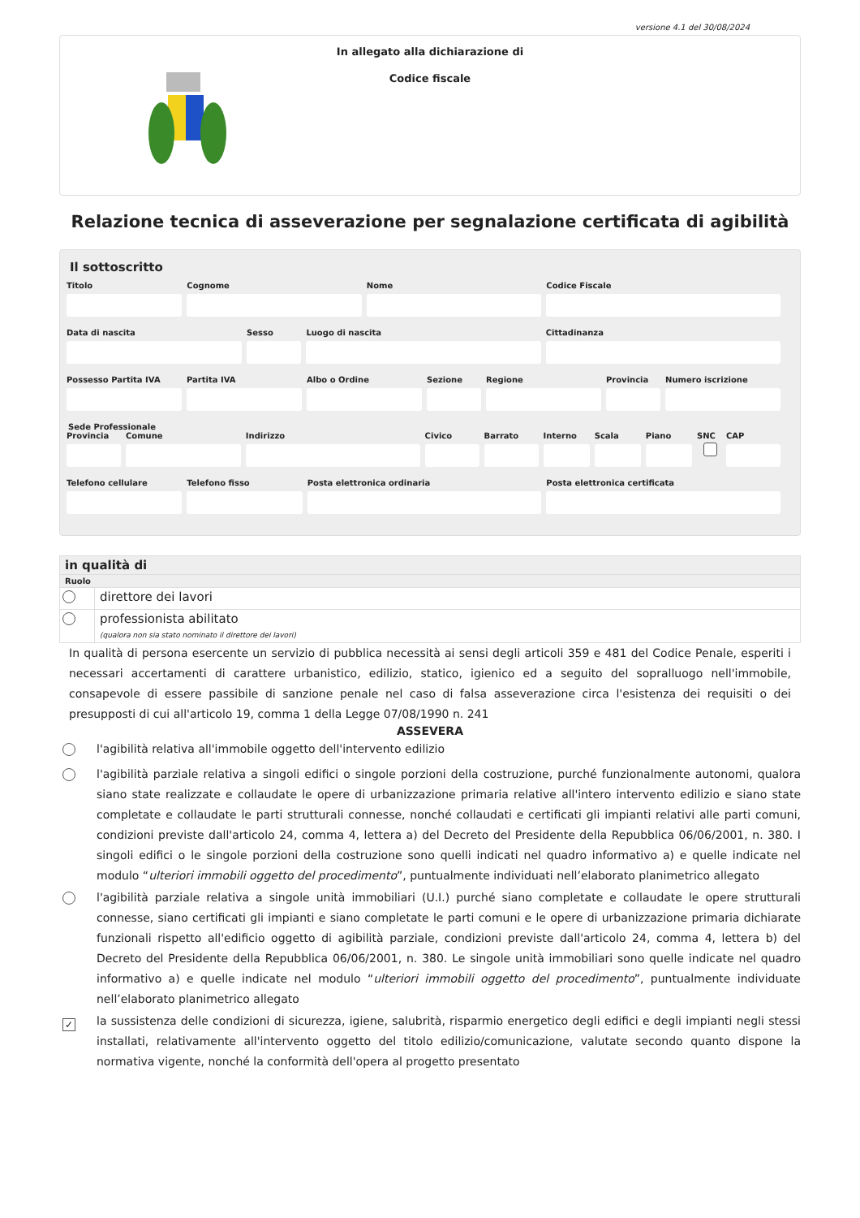versione 4.1 del 30/08/2024
In allegato alla dichiarazione di
Codice fiscale
Relazione tecnica di asseverazione per segnalazione certificata di agibilità
Il sottoscritto
Titolo Cognome Nome Codice Fiscale
Data di nascita Sesso Luogo di nascita Cittadinanza
Possesso Partita IVA Partita IVA Albo o Ordine Sezione Regione Provincia Numero iscrizione
Sede Professionale
Provincia Comune Indirizzo Civico Barrato Interno Scala Piano SNC CAP
Telefono cellulare Telefono fisso Posta elettronica ordinaria Posta elettronica certificata
in qualità di
Ruolo
direttore dei lavori
professionista abilitato
(qualora non sia stato nominato il direttore dei lavori)
In qualità di persona esercente un servizio di pubblica necessità ai sensi degli articoli 359 e 481 del Codice Penale, esperiti i necessari accertamenti di carattere urbanistico, edilizio, statico, igienico ed a seguito del sopralluogo nell'immobile, consapevole di essere passibile di sanzione penale nel caso di falsa asseverazione circa l'esistenza dei requisiti o dei presupposti di cui all'articolo 19, comma 1 della Legge 07/08/1990 n. 241
ASSEVERA
l'agibilità relativa all'immobile oggetto dell'intervento edilizio
l'agibilità parziale relativa a singoli edifici o singole porzioni della costruzione, purché funzionalmente autonomi, qualora siano state realizzate e collaudate le opere di urbanizzazione primaria relative all'intero intervento edilizio e siano state completate e collaudate le parti strutturali connesse, nonché collaudati e certificati gli impianti relativi alle parti comuni, condizioni previste dall'articolo 24, comma 4, lettera a) del Decreto del Presidente della Repubblica 06/06/2001, n. 380. I singoli edifici o le singole porzioni della costruzione sono quelli indicati nel quadro informativo a) e quelle indicate nel modulo “ulteriori immobili oggetto del procedimento”, puntualmente individuati nell’elaborato planimetrico allegato
l'agibilità parziale relativa a singole unità immobiliari (U.I.) purché siano completate e collaudate le opere strutturali connesse, siano certificati gli impianti e siano completate le parti comuni e le opere di urbanizzazione primaria dichiarate funzionali rispetto all'edificio oggetto di agibilità parziale, condizioni previste dall'articolo 24, comma 4, lettera b) del Decreto del Presidente della Repubblica 06/06/2001, n. 380. Le singole unità immobiliari sono quelle indicate nel quadro informativo a) e quelle indicate nel modulo “ulteriori immobili oggetto del procedimento”, puntualmente individuate nell’elaborato planimetrico allegato
✓
la sussistenza delle condizioni di sicurezza, igiene, salubrità, risparmio energetico degli edifici e degli impianti negli stessi installati, relativamente all'intervento oggetto del titolo edilizio/comunicazione, valutate secondo quanto dispone la normativa vigente, nonché la conformità dell'opera al progetto presentato